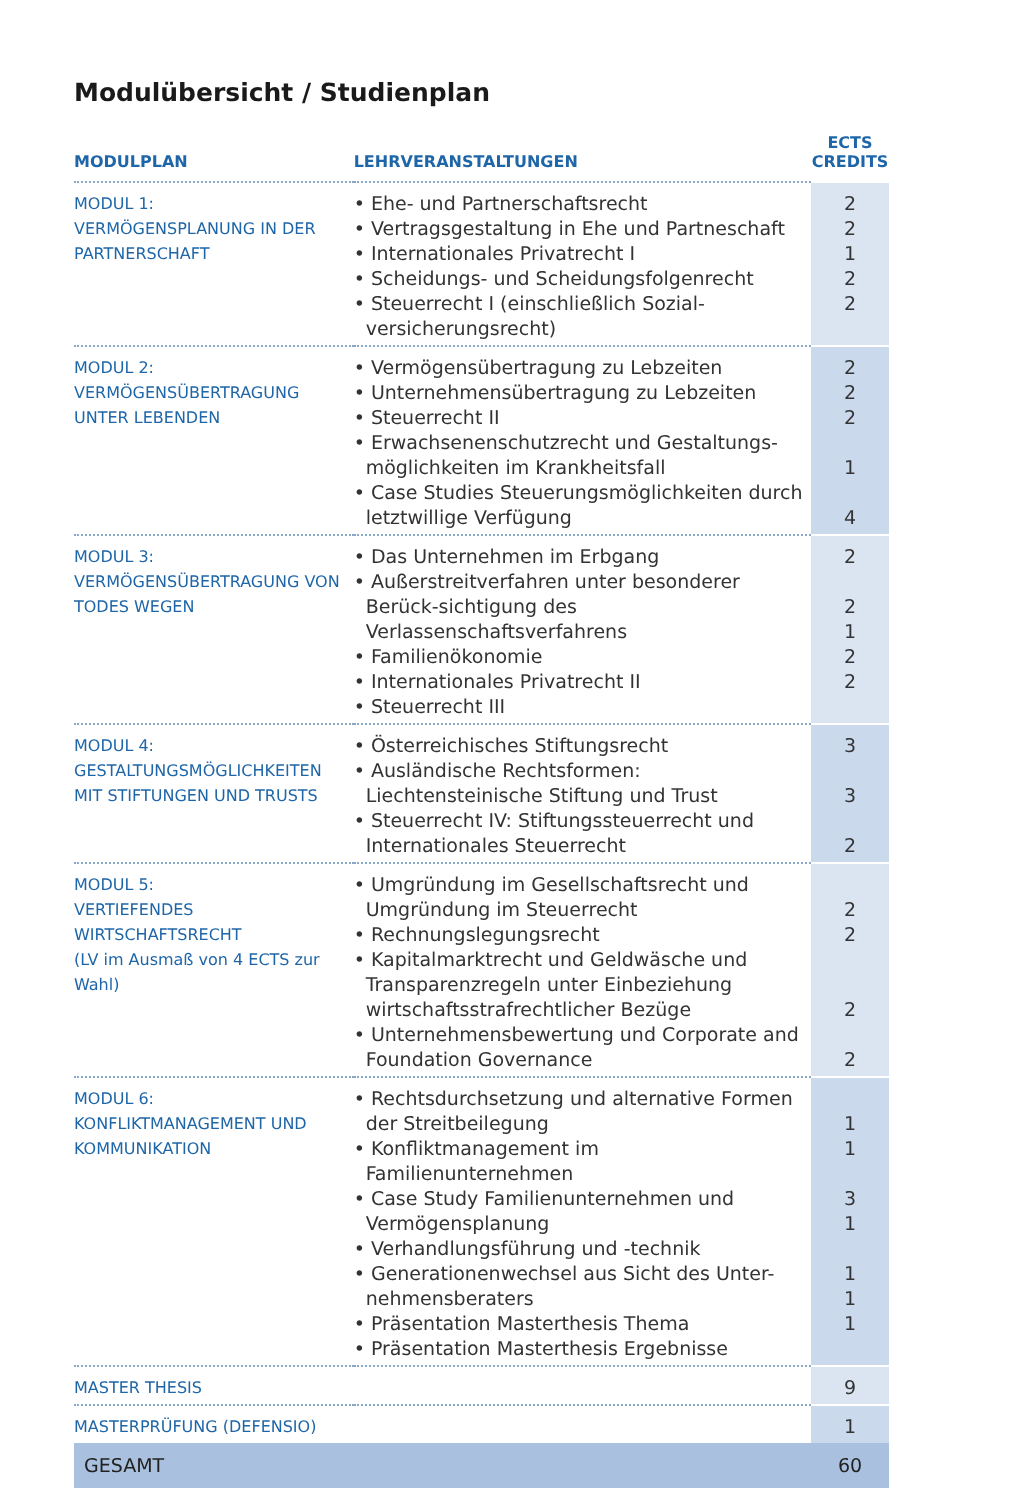Modulübersicht / Studienplan
| MODULPLAN | LEHRVERANSTALTUNGEN | ECTS CREDITS |
| --- | --- | --- |
| MODUL 1: VERMÖGENSPLANUNG IN DER PARTNERSCHAFT | • Ehe- und Partnerschaftsrecht • Vertragsgestaltung in Ehe und Partneschaft • Internationales Privatrecht I • Scheidungs- und Scheidungsfolgenrecht • Steuerrecht I (einschließlich Sozial-versicherungsrecht) | 2 2 1 2 2 |
| MODUL 2: VERMÖGENSÜBERTRAGUNG UNTER LEBENDEN | • Vermögensübertragung zu Lebzeiten • Unternehmensübertragung zu Lebzeiten • Steuerrecht II • Erwachsenenschutzrecht und Gestaltungs-möglichkeiten im Krankheitsfall • Case Studies Steuerungsmöglichkeiten durch letztwillige Verfügung | 2 2 2 1 4 |
| MODUL 3: VERMÖGENSÜBERTRAGUNG VON TODES WEGEN | • Das Unternehmen im Erbgang • Außerstreitverfahren unter besonderer Berück-sichtigung des Verlassenschaftsverfahrens • Familienökonomie • Internationales Privatrecht II • Steuerrecht III | 2 2 1 2 2 |
| MODUL 4: GESTALTUNGSMÖGLICHKEITEN MIT STIFTUNGEN UND TRUSTS | • Österreichisches Stiftungsrecht • Ausländische Rechtsformen: Liechtensteinische Stiftung und Trust • Steuerrecht IV: Stiftungssteuerrecht und Internationales Steuerrecht | 3 3 2 |
| MODUL 5: VERTIEFENDES WIRTSCHAFTSRECHT (LV im Ausmaß von 4 ECTS zur Wahl) | • Umgründung im Gesellschaftsrecht und Umgründung im Steuerrecht • Rechnungslegungsrecht • Kapitalmarktrecht und Geldwäsche und Transparenzregeln unter Einbeziehung wirtschaftsstrafrechtlicher Bezüge • Unternehmensbewertung und Corporate and Foundation Governance | 2 2 2 2 |
| MODUL 6: KONFLIKTMANAGEMENT UND KOMMUNIKATION | • Rechtsdurchsetzung und alternative Formen der Streitbeilegung • Konfliktmanagement im Familienunternehmen • Case Study Familienunternehmen und Vermögensplanung • Verhandlungsführung und -technik • Generationenwechsel aus Sicht des Unter-nehmensberaters • Präsentation Masterthesis Thema • Präsentation Masterthesis Ergebnisse | 1 1 3 1 1 1 1 |
| MASTER THESIS | | 9 |
| MASTERPRÜFUNG (DEFENSIO) | | 1 |
| GESAMT | | 60 |